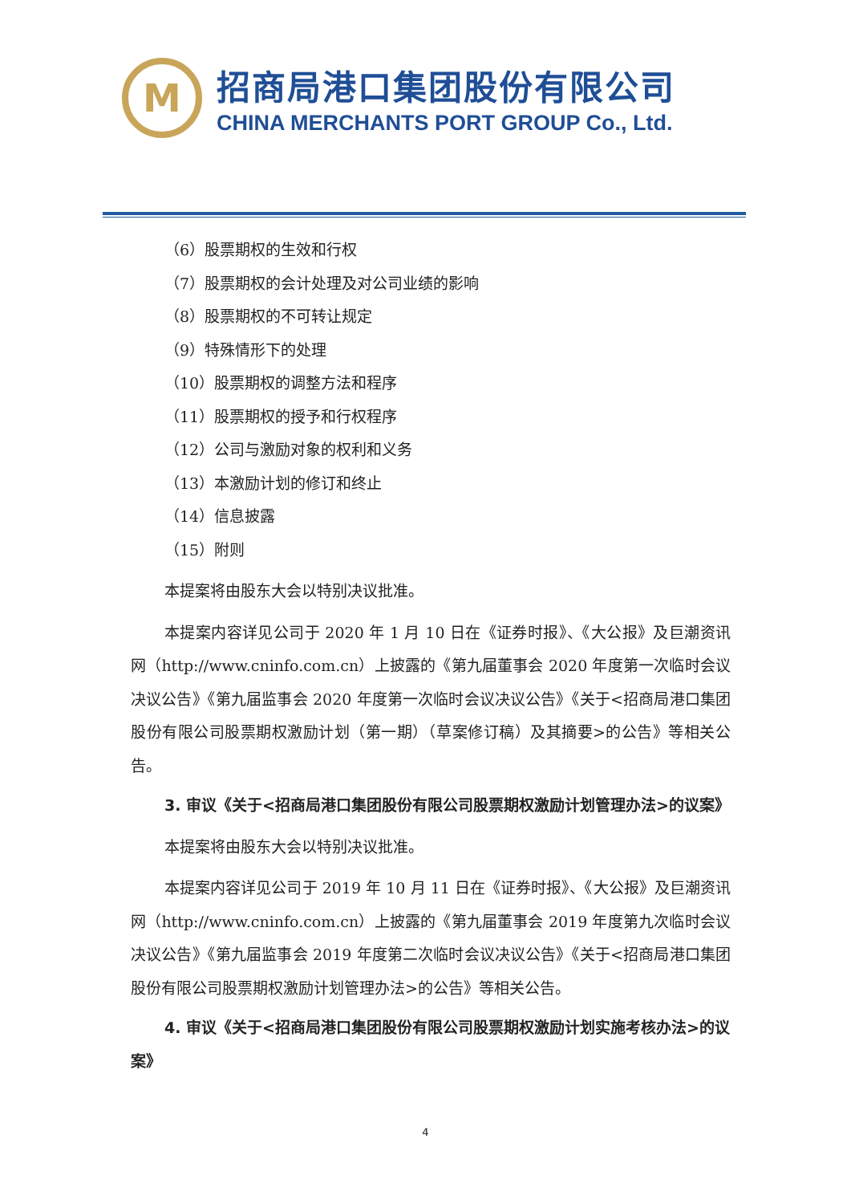M
招商局港口集团股份有限公司
CHINA MERCHANTS PORT GROUP Co., Ltd.
（6）股票期权的生效和行权
（7）股票期权的会计处理及对公司业绩的影响
（8）股票期权的不可转让规定
（9）特殊情形下的处理
（10）股票期权的调整方法和程序
（11）股票期权的授予和行权程序
（12）公司与激励对象的权利和义务
（13）本激励计划的修订和终止
（14）信息披露
（15）附则
本提案将由股东大会以特别决议批准。
本提案内容详见公司于 2020 年 1 月 10 日在《证券时报》、《大公报》及巨潮资讯网（http://www.cninfo.com.cn）上披露的《第九届董事会 2020 年度第一次临时会议决议公告》《第九届监事会 2020 年度第一次临时会议决议公告》《关于<招商局港口集团股份有限公司股票期权激励计划（第一期）（草案修订稿）及其摘要>的公告》等相关公告。
3. 审议《关于<招商局港口集团股份有限公司股票期权激励计划管理办法>的议案》
本提案将由股东大会以特别决议批准。
本提案内容详见公司于 2019 年 10 月 11 日在《证券时报》、《大公报》及巨潮资讯网（http://www.cninfo.com.cn）上披露的《第九届董事会 2019 年度第九次临时会议决议公告》《第九届监事会 2019 年度第二次临时会议决议公告》《关于<招商局港口集团股份有限公司股票期权激励计划管理办法>的公告》等相关公告。
4. 审议《关于<招商局港口集团股份有限公司股票期权激励计划实施考核办法>的议案》
4